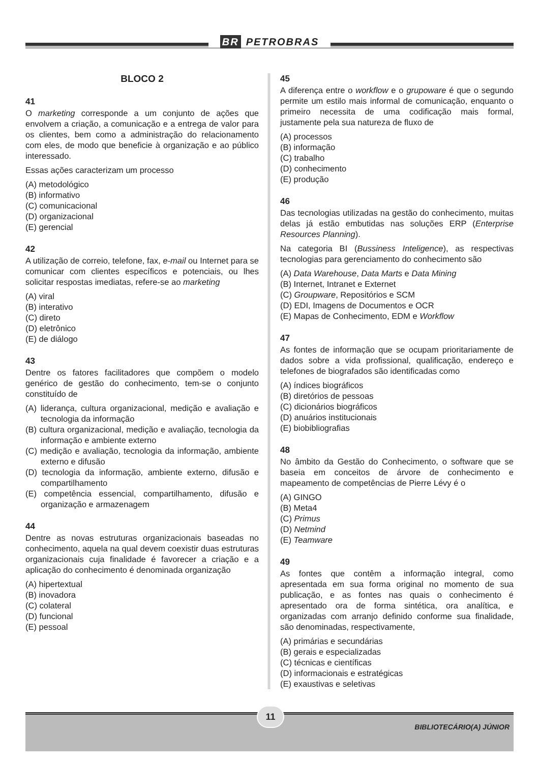BR PETROBRAS
BLOCO 2
41
O marketing corresponde a um conjunto de ações que envolvem a criação, a comunicação e a entrega de valor para os clientes, bem como a administração do relacionamento com eles, de modo que beneficie à organização e ao público interessado.
Essas ações caracterizam um processo
(A) metodológico
(B) informativo
(C) comunicacional
(D) organizacional
(E) gerencial
42
A utilização de correio, telefone, fax, e-mail ou Internet para se comunicar com clientes específicos e potenciais, ou lhes solicitar respostas imediatas, refere-se ao marketing
(A) viral
(B) interativo
(C) direto
(D) eletrônico
(E) de diálogo
43
Dentre os fatores facilitadores que compõem o modelo genérico de gestão do conhecimento, tem-se o conjunto constituído de
(A) liderança, cultura organizacional, medição e avaliação e tecnologia da informação
(B) cultura organizacional, medição e avaliação, tecnologia da informação e ambiente externo
(C) medição e avaliação, tecnologia da informação, ambiente externo e difusão
(D) tecnologia da informação, ambiente externo, difusão e compartilhamento
(E) competência essencial, compartilhamento, difusão e organização e armazenagem
44
Dentre as novas estruturas organizacionais baseadas no conhecimento, aquela na qual devem coexistir duas estruturas organizacionais cuja finalidade é favorecer a criação e a aplicação do conhecimento é denominada organização
(A) hipertextual
(B) inovadora
(C) colateral
(D) funcional
(E) pessoal
45
A diferença entre o workflow e o grupoware é que o segundo permite um estilo mais informal de comunicação, enquanto o primeiro necessita de uma codificação mais formal, justamente pela sua natureza de fluxo de
(A) processos
(B) informação
(C) trabalho
(D) conhecimento
(E) produção
46
Das tecnologias utilizadas na gestão do conhecimento, muitas delas já estão embutidas nas soluções ERP (Enterprise Resources Planning).
Na categoria BI (Bussiness Inteligence), as respectivas tecnologias para gerenciamento do conhecimento são
(A) Data Warehouse, Data Marts e Data Mining
(B) Internet, Intranet e Externet
(C) Groupware, Repositórios e SCM
(D) EDI, Imagens de Documentos e OCR
(E) Mapas de Conhecimento, EDM e Workflow
47
As fontes de informação que se ocupam prioritariamente de dados sobre a vida profissional, qualificação, endereço e telefones de biografados são identificadas como
(A) índices biográficos
(B) diretórios de pessoas
(C) dicionários biográficos
(D) anuários institucionais
(E) biobibliografias
48
No âmbito da Gestão do Conhecimento, o software que se baseia em conceitos de árvore de conhecimento e mapeamento de competências de Pierre Lévy é o
(A) GINGO
(B) Meta4
(C) Primus
(D) Netmind
(E) Teamware
49
As fontes que contêm a informação integral, como apresentada em sua forma original no momento de sua publicação, e as fontes nas quais o conhecimento é apresentado ora de forma sintética, ora analítica, e organizadas com arranjo definido conforme sua finalidade, são denominadas, respectivamente,
(A) primárias e secundárias
(B) gerais e especializadas
(C) técnicas e científicas
(D) informacionais e estratégicas
(E) exaustivas e seletivas
11
BIBLIOTECÁRIO(A) JÚNIOR